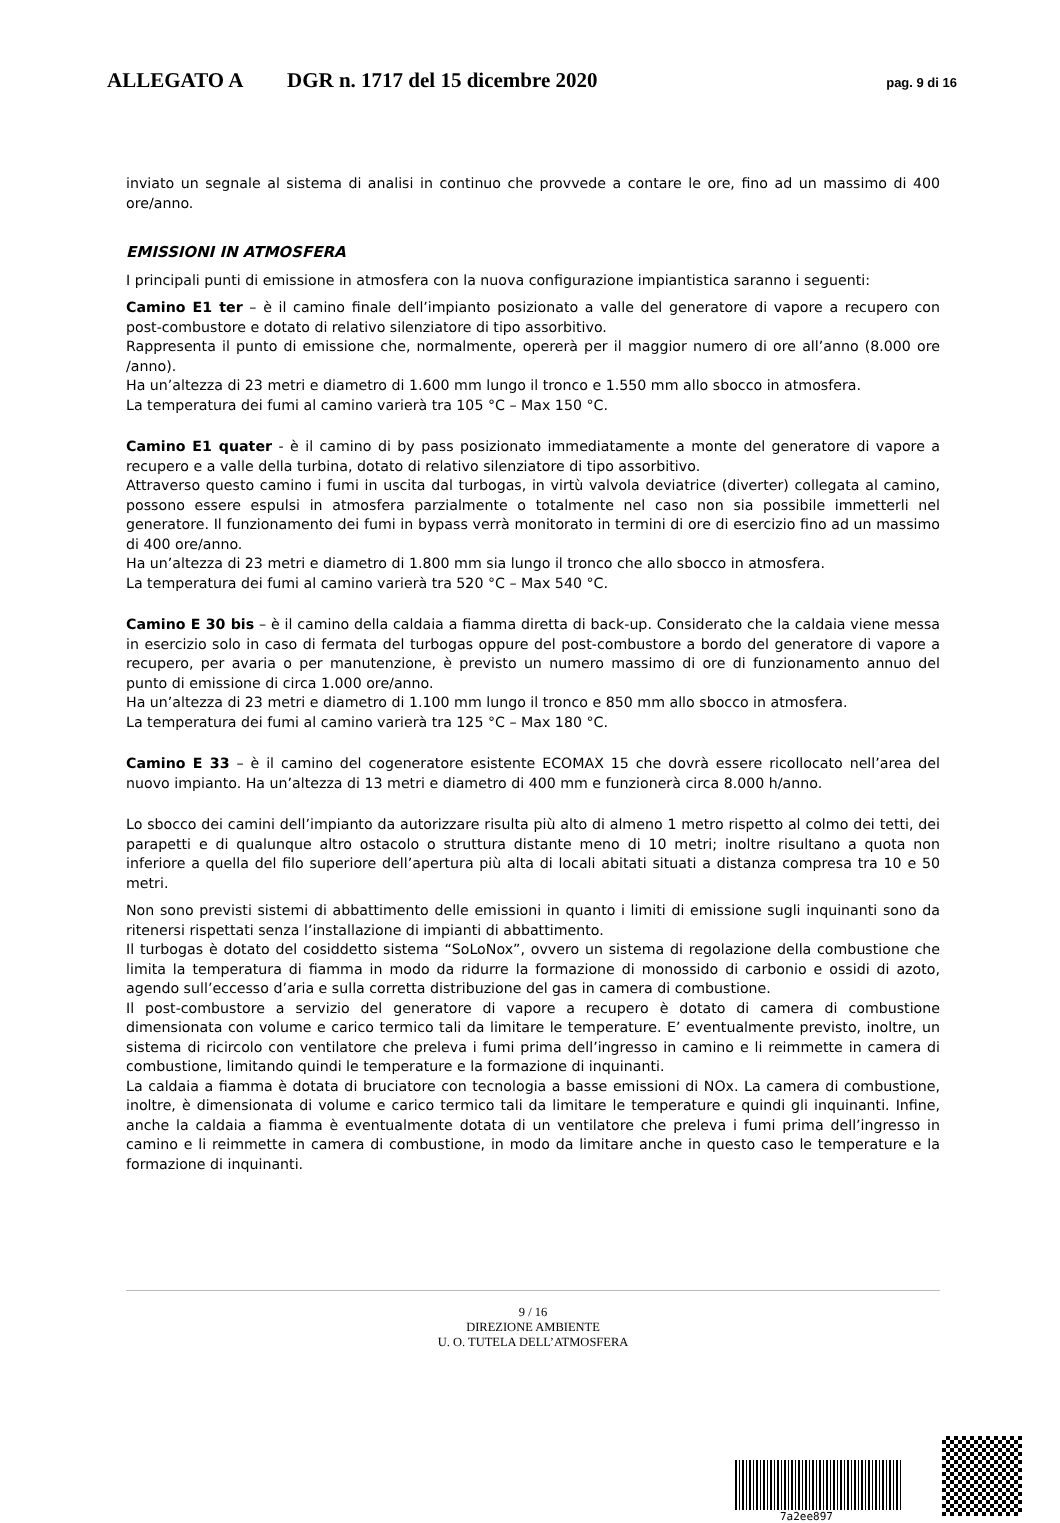ALLEGATO A DGR n. 1717 del 15 dicembre 2020 pag. 9 di 16
inviato un segnale al sistema di analisi in continuo che provvede a contare le ore, fino ad un massimo di 400 ore/anno.
EMISSIONI IN ATMOSFERA
I principali punti di emissione in atmosfera con la nuova configurazione impiantistica saranno i seguenti:
Camino E1 ter – è il camino finale dell’impianto posizionato a valle del generatore di vapore a recupero con post-combustore e dotato di relativo silenziatore di tipo assorbitivo.
Rappresenta il punto di emissione che, normalmente, opererà per il maggior numero di ore all’anno (8.000 ore /anno).
Ha un’altezza di 23 metri e diametro di 1.600 mm lungo il tronco e 1.550 mm allo sbocco in atmosfera.
La temperatura dei fumi al camino varierà tra 105 °C – Max 150 °C.
Camino E1 quater - è il camino di by pass posizionato immediatamente a monte del generatore di vapore a recupero e a valle della turbina, dotato di relativo silenziatore di tipo assorbitivo.
Attraverso questo camino i fumi in uscita dal turbogas, in virtù valvola deviatrice (diverter) collegata al camino, possono essere espulsi in atmosfera parzialmente o totalmente nel caso non sia possibile immetterli nel generatore. Il funzionamento dei fumi in bypass verrà monitorato in termini di ore di esercizio fino ad un massimo di 400 ore/anno.
Ha un’altezza di 23 metri e diametro di 1.800 mm sia lungo il tronco che allo sbocco in atmosfera.
La temperatura dei fumi al camino varierà tra 520 °C – Max 540 °C.
Camino E 30 bis – è il camino della caldaia a fiamma diretta di back-up. Considerato che la caldaia viene messa in esercizio solo in caso di fermata del turbogas oppure del post-combustore a bordo del generatore di vapore a recupero, per avaria o per manutenzione, è previsto un numero massimo di ore di funzionamento annuo del punto di emissione di circa 1.000 ore/anno.
Ha un’altezza di 23 metri e diametro di 1.100 mm lungo il tronco e 850 mm allo sbocco in atmosfera.
La temperatura dei fumi al camino varierà tra 125 °C – Max 180 °C.
Camino E 33 – è il camino del cogeneratore esistente ECOMAX 15 che dovrà essere ricollocato nell’area del nuovo impianto. Ha un’altezza di 13 metri e diametro di 400 mm e funzionerà circa 8.000 h/anno.
Lo sbocco dei camini dell’impianto da autorizzare risulta più alto di almeno 1 metro rispetto al colmo dei tetti, dei parapetti e di qualunque altro ostacolo o struttura distante meno di 10 metri; inoltre risultano a quota non inferiore a quella del filo superiore dell’apertura più alta di locali abitati situati a distanza compresa tra 10 e 50 metri.
Non sono previsti sistemi di abbattimento delle emissioni in quanto i limiti di emissione sugli inquinanti sono da ritenersi rispettati senza l’installazione di impianti di abbattimento.
Il turbogas è dotato del cosiddetto sistema “SoLoNox”, ovvero un sistema di regolazione della combustione che limita la temperatura di fiamma in modo da ridurre la formazione di monossido di carbonio e ossidi di azoto, agendo sull’eccesso d’aria e sulla corretta distribuzione del gas in camera di combustione.
Il post-combustore a servizio del generatore di vapore a recupero è dotato di camera di combustione dimensionata con volume e carico termico tali da limitare le temperature. E’ eventualmente previsto, inoltre, un sistema di ricircolo con ventilatore che preleva i fumi prima dell’ingresso in camino e li reimmette in camera di combustione, limitando quindi le temperature e la formazione di inquinanti.
La caldaia a fiamma è dotata di bruciatore con tecnologia a basse emissioni di NOx. La camera di combustione, inoltre, è dimensionata di volume e carico termico tali da limitare le temperature e quindi gli inquinanti. Infine, anche la caldaia a fiamma è eventualmente dotata di un ventilatore che preleva i fumi prima dell’ingresso in camino e li reimmette in camera di combustione, in modo da limitare anche in questo caso le temperature e la formazione di inquinanti.
9 / 16
DIREZIONE AMBIENTE
U. O. TUTELA DELL’ATMOSFERA
7a2ee897